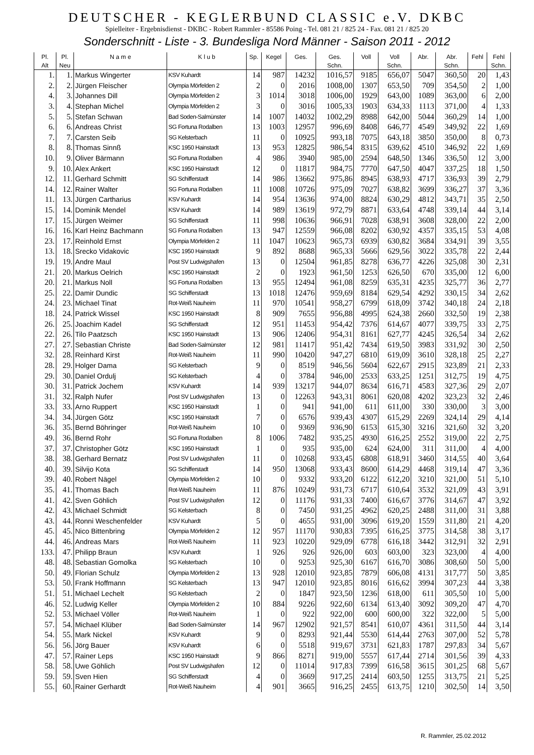DEUTSCHER - KEGLERBUND CLASSIC e.V. DKBC
Spielleiter - Ergebnisdienst - DKBC - Robert Rammler - 85586 Poing - Tel. 081 21 / 825 24 - Fax. 081 21 / 825 20
Sonderschnitt - Liste - 3. Bundesliga Nord Männer - Saison 2011 - 2012
| Pl. | Pl. | N a m e | K l u b | Sp. | Kegel | Ges. | Ges. | Voll | Voll | Abr. | Abr. | Fehl | Fehl |
| --- | --- | --- | --- | --- | --- | --- | --- | --- | --- | --- | --- | --- | --- |
| Alt | Neu | | | | | | Schn. | | Schn. | | Schn. | | Schn. |
| 1. | 1. | Markus Wingerter | KSV Kuhardt | 14 | 987 | 14232 | 1016,57 | 9185 | 656,07 | 5047 | 360,50 | 20 | 1,43 |
| 2. | 2. | Jürgen Fleischer | Olympia Mörfelden 2 | 2 | 0 | 2016 | 1008,00 | 1307 | 653,50 | 709 | 354,50 | 2 | 1,00 |
| 4. | 3. | Johannes Dill | Olympia Mörfelden 2 | 3 | 1014 | 3018 | 1006,00 | 1929 | 643,00 | 1089 | 363,00 | 6 | 2,00 |
| 3. | 4. | Stephan Michel | Olympia Mörfelden 2 | 3 | 0 | 3016 | 1005,33 | 1903 | 634,33 | 1113 | 371,00 | 4 | 1,33 |
| 5. | 5. | Stefan Schwan | Bad Soden-Salmünster | 14 | 1007 | 14032 | 1002,29 | 8988 | 642,00 | 5044 | 360,29 | 14 | 1,00 |
| 6. | 6. | Andreas Christ | SG Fortuna Rodalben | 13 | 1003 | 12957 | 996,69 | 8408 | 646,77 | 4549 | 349,92 | 22 | 1,69 |
| 7. | 7. | Carsten Seib | SG Kelsterbach | 11 | 0 | 10925 | 993,18 | 7075 | 643,18 | 3850 | 350,00 | 8 | 0,73 |
| 8. | 8. | Thomas Sinnß | KSC 1950 Hainstadt | 13 | 953 | 12825 | 986,54 | 8315 | 639,62 | 4510 | 346,92 | 22 | 1,69 |
| 10. | 9. | Oliver Bärmann | SG Fortuna Rodalben | 4 | 986 | 3940 | 985,00 | 2594 | 648,50 | 1346 | 336,50 | 12 | 3,00 |
| 9. | 10. | Alex Ankert | KSC 1950 Hainstadt | 12 | 0 | 11817 | 984,75 | 7770 | 647,50 | 4047 | 337,25 | 18 | 1,50 |
| 12. | 11. | Gerhard Schmitt | SG Schifferstadt | 14 | 986 | 13662 | 975,86 | 8945 | 638,93 | 4717 | 336,93 | 39 | 2,79 |
| 14. | 12. | Rainer Walter | SG Fortuna Rodalben | 11 | 1008 | 10726 | 975,09 | 7027 | 638,82 | 3699 | 336,27 | 37 | 3,36 |
| 11. | 13. | Jürgen Cartharius | KSV Kuhardt | 14 | 954 | 13636 | 974,00 | 8824 | 630,29 | 4812 | 343,71 | 35 | 2,50 |
| 15. | 14. | Dominik Mendel | KSV Kuhardt | 14 | 989 | 13619 | 972,79 | 8871 | 633,64 | 4748 | 339,14 | 44 | 3,14 |
| 17. | 15. | Jürgen Weimer | SG Schifferstadt | 11 | 998 | 10636 | 966,91 | 7028 | 638,91 | 3608 | 328,00 | 22 | 2,00 |
| 16. | 16. | Karl Heinz Bachmann | SG Fortuna Rodalben | 13 | 947 | 12559 | 966,08 | 8202 | 630,92 | 4357 | 335,15 | 53 | 4,08 |
| 23. | 17. | Reinhold Ernst | Olympia Mörfelden 2 | 11 | 1047 | 10623 | 965,73 | 6939 | 630,82 | 3684 | 334,91 | 39 | 3,55 |
| 13. | 18. | Srecko Vidakovic | KSC 1950 Hainstadt | 9 | 892 | 8688 | 965,33 | 5666 | 629,56 | 3022 | 335,78 | 22 | 2,44 |
| 19. | 19. | Andre Maul | Post SV Ludwigshafen | 13 | 0 | 12504 | 961,85 | 8278 | 636,77 | 4226 | 325,08 | 30 | 2,31 |
| 21. | 20. | Markus Oelrich | KSC 1950 Hainstadt | 2 | 0 | 1923 | 961,50 | 1253 | 626,50 | 670 | 335,00 | 12 | 6,00 |
| 20. | 21. | Markus Noll | SG Fortuna Rodalben | 13 | 955 | 12494 | 961,08 | 8259 | 635,31 | 4235 | 325,77 | 36 | 2,77 |
| 25. | 22. | Damir Dundic | SG Schifferstadt | 13 | 1018 | 12476 | 959,69 | 8184 | 629,54 | 4292 | 330,15 | 34 | 2,62 |
| 24. | 23. | Michael Tinat | Rot-Weiß Nauheim | 11 | 970 | 10541 | 958,27 | 6799 | 618,09 | 3742 | 340,18 | 24 | 2,18 |
| 18. | 24. | Patrick Wissel | KSC 1950 Hainstadt | 8 | 909 | 7655 | 956,88 | 4995 | 624,38 | 2660 | 332,50 | 19 | 2,38 |
| 26. | 25. | Joachim Kadel | SG Schifferstadt | 12 | 951 | 11453 | 954,42 | 7376 | 614,67 | 4077 | 339,75 | 33 | 2,75 |
| 22. | 26. | Tilo Paatzsch | KSC 1950 Hainstadt | 13 | 906 | 12406 | 954,31 | 8161 | 627,77 | 4245 | 326,54 | 34 | 2,62 |
| 27. | 27. | Sebastian Christe | Bad Soden-Salmünster | 12 | 981 | 11417 | 951,42 | 7434 | 619,50 | 3983 | 331,92 | 30 | 2,50 |
| 32. | 28. | Reinhard Kirst | Rot-Weiß Nauheim | 11 | 990 | 10420 | 947,27 | 6810 | 619,09 | 3610 | 328,18 | 25 | 2,27 |
| 28. | 29. | Holger Dama | SG Kelsterbach | 9 | 0 | 8519 | 946,56 | 5604 | 622,67 | 2915 | 323,89 | 21 | 2,33 |
| 29. | 30. | Daniel Ordulj | SG Kelsterbach | 4 | 0 | 3784 | 946,00 | 2533 | 633,25 | 1251 | 312,75 | 19 | 4,75 |
| 30. | 31. | Patrick Jochem | KSV Kuhardt | 14 | 939 | 13217 | 944,07 | 8634 | 616,71 | 4583 | 327,36 | 29 | 2,07 |
| 31. | 32. | Ralph Nufer | Post SV Ludwigshafen | 13 | 0 | 12263 | 943,31 | 8061 | 620,08 | 4202 | 323,23 | 32 | 2,46 |
| 33. | 33. | Arno Ruppert | KSC 1950 Hainstadt | 1 | 0 | 941 | 941,00 | 611 | 611,00 | 330 | 330,00 | 3 | 3,00 |
| 34. | 34. | Jürgen Götz | KSC 1950 Hainstadt | 7 | 0 | 6576 | 939,43 | 4307 | 615,29 | 2269 | 324,14 | 29 | 4,14 |
| 36. | 35. | Bernd Böhringer | Rot-Weiß Nauheim | 10 | 0 | 9369 | 936,90 | 6153 | 615,30 | 3216 | 321,60 | 32 | 3,20 |
| 49. | 36. | Bernd Rohr | SG Fortuna Rodalben | 8 | 1006 | 7482 | 935,25 | 4930 | 616,25 | 2552 | 319,00 | 22 | 2,75 |
| 37. | 37. | Christopher Götz | KSC 1950 Hainstadt | 1 | 0 | 935 | 935,00 | 624 | 624,00 | 311 | 311,00 | 4 | 4,00 |
| 38. | 38. | Gerhard Bernatz | Post SV Ludwigshafen | 11 | 0 | 10268 | 933,45 | 6808 | 618,91 | 3460 | 314,55 | 40 | 3,64 |
| 40. | 39. | Silvijo Kota | SG Schifferstadt | 14 | 950 | 13068 | 933,43 | 8600 | 614,29 | 4468 | 319,14 | 47 | 3,36 |
| 39. | 40. | Robert Nägel | Olympia Mörfelden 2 | 10 | 0 | 9332 | 933,20 | 6122 | 612,20 | 3210 | 321,00 | 51 | 5,10 |
| 35. | 41. | Thomas Bach | Rot-Weiß Nauheim | 11 | 876 | 10249 | 931,73 | 6717 | 610,64 | 3532 | 321,09 | 43 | 3,91 |
| 41. | 42. | Sven Göhlich | Post SV Ludwigshafen | 12 | 0 | 11176 | 931,33 | 7400 | 616,67 | 3776 | 314,67 | 47 | 3,92 |
| 42. | 43. | Michael Schmidt | SG Kelsterbach | 8 | 0 | 7450 | 931,25 | 4962 | 620,25 | 2488 | 311,00 | 31 | 3,88 |
| 43. | 44. | Ronni Weschenfelder | KSV Kuhardt | 5 | 0 | 4655 | 931,00 | 3096 | 619,20 | 1559 | 311,80 | 21 | 4,20 |
| 45. | 45. | Nico Bittenbring | Olympia Mörfelden 2 | 12 | 957 | 11170 | 930,83 | 7395 | 616,25 | 3775 | 314,58 | 38 | 3,17 |
| 44. | 46. | Andreas Mars | Rot-Weiß Nauheim | 11 | 923 | 10220 | 929,09 | 6778 | 616,18 | 3442 | 312,91 | 32 | 2,91 |
| 133. | 47. | Philipp Braun | KSV Kuhardt | 1 | 926 | 926 | 926,00 | 603 | 603,00 | 323 | 323,00 | 4 | 4,00 |
| 48. | 48. | Sebastian Gomolka | SG Kelsterbach | 10 | 0 | 9253 | 925,30 | 6167 | 616,70 | 3086 | 308,60 | 50 | 5,00 |
| 50. | 49. | Florian Schulz | Olympia Mörfelden 2 | 13 | 928 | 12010 | 923,85 | 7879 | 606,08 | 4131 | 317,77 | 50 | 3,85 |
| 53. | 50. | Frank Hoffmann | SG Kelsterbach | 13 | 947 | 12010 | 923,85 | 8016 | 616,62 | 3994 | 307,23 | 44 | 3,38 |
| 51. | 51. | Michael Lechelt | SG Kelsterbach | 2 | 0 | 1847 | 923,50 | 1236 | 618,00 | 611 | 305,50 | 10 | 5,00 |
| 46. | 52. | Ludwig Keller | Olympia Mörfelden 2 | 10 | 884 | 9226 | 922,60 | 6134 | 613,40 | 3092 | 309,20 | 47 | 4,70 |
| 52. | 53. | Michael Völler | Rot-Weiß Nauheim | 1 | 0 | 922 | 922,00 | 600 | 600,00 | 322 | 322,00 | 5 | 5,00 |
| 57. | 54. | Michael Klüber | Bad Soden-Salmünster | 14 | 967 | 12902 | 921,57 | 8541 | 610,07 | 4361 | 311,50 | 44 | 3,14 |
| 54. | 55. | Mark Nickel | KSV Kuhardt | 9 | 0 | 8293 | 921,44 | 5530 | 614,44 | 2763 | 307,00 | 52 | 5,78 |
| 56. | 56. | Jörg Bauer | KSV Kuhardt | 6 | 0 | 5518 | 919,67 | 3731 | 621,83 | 1787 | 297,83 | 34 | 5,67 |
| 47. | 57. | Rainer Leps | KSC 1950 Hainstadt | 9 | 866 | 8271 | 919,00 | 5557 | 617,44 | 2714 | 301,56 | 39 | 4,33 |
| 58. | 58. | Uwe Göhlich | Post SV Ludwigshafen | 12 | 0 | 11014 | 917,83 | 7399 | 616,58 | 3615 | 301,25 | 68 | 5,67 |
| 59. | 59. | Sven Hien | SG Schifferstadt | 4 | 0 | 3669 | 917,25 | 2414 | 603,50 | 1255 | 313,75 | 21 | 5,25 |
| 55. | 60. | Rainer Gerhardt | Rot-Weiß Nauheim | 4 | 901 | 3665 | 916,25 | 2455 | 613,75 | 1210 | 302,50 | 14 | 3,50 |
R. Rammler, 25.02.2012